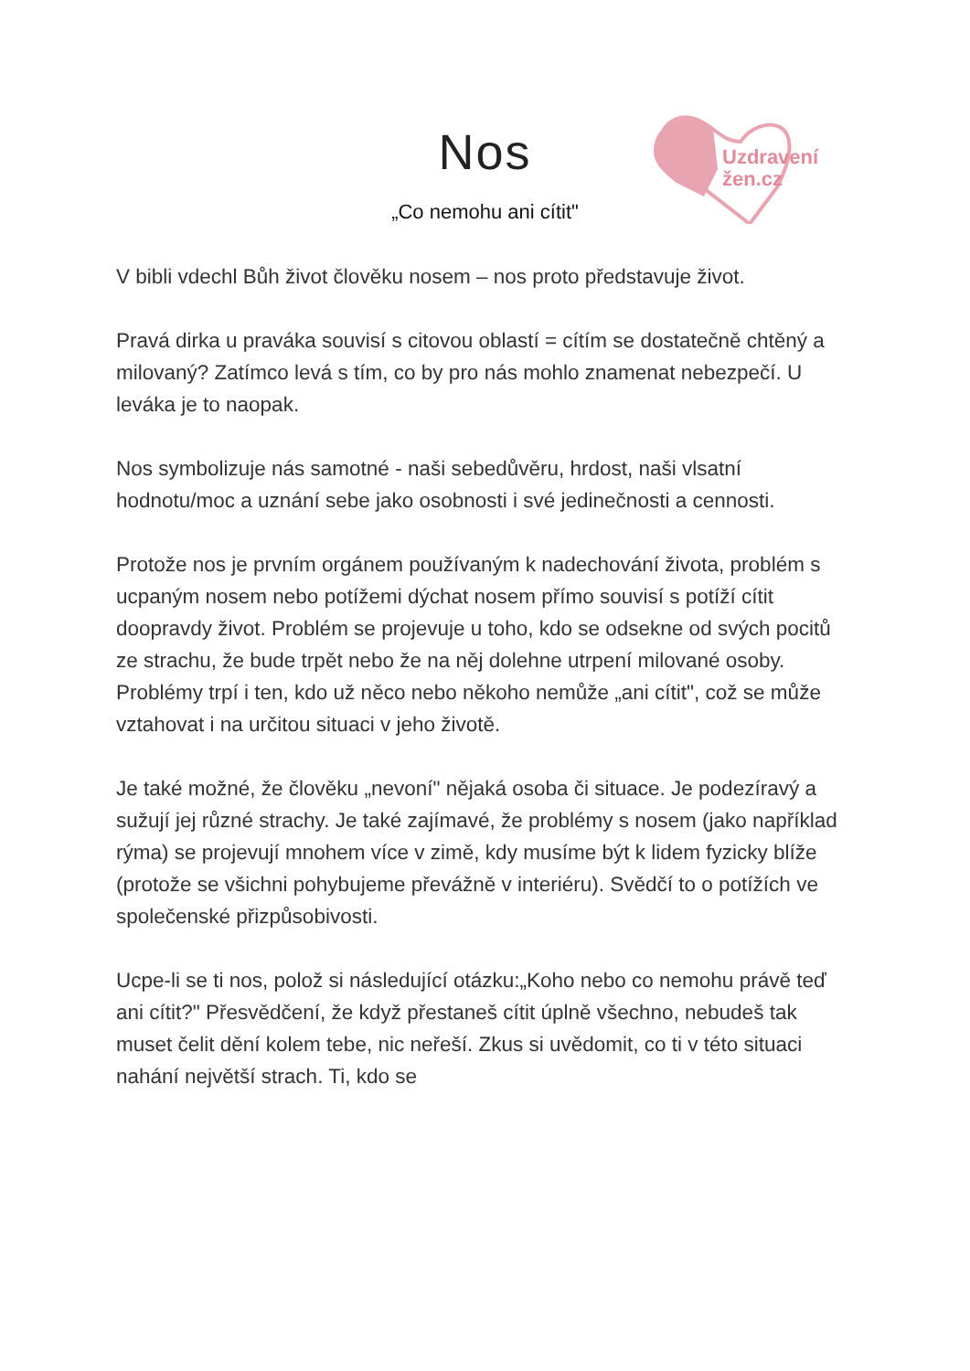Uzdravení
žen.cz
Nos
„Co nemohu ani cítit"
V bibli vdechl Bůh život člověku nosem – nos proto představuje život.
Pravá dirka u praváka souvisí s citovou oblastí = cítím se dostatečně chtěný a milovaný? Zatímco levá s tím, co by pro nás mohlo znamenat nebezpečí. U leváka je to naopak.
Nos symbolizuje nás samotné - naši sebedůvěru, hrdost, naši vlsatní hodnotu/moc a uznání sebe jako osobnosti i své jedinečnosti a cennosti.
Protože nos je prvním orgánem používaným k nadechování života, problém s ucpaným nosem nebo potížemi dýchat nosem přímo souvisí s potíží cítit doopravdy život. Problém se projevuje u toho, kdo se odsekne od svých pocitů ze strachu, že bude trpět nebo že na něj dolehne utrpení milované osoby. Problémy trpí i ten, kdo už něco nebo někoho nemůže „ani cítit", což se může vztahovat i na určitou situaci v jeho životě.
Je také možné, že člověku „nevoní" nějaká osoba či situace. Je podezíravý a sužují jej různé strachy. Je také zajímavé, že problémy s nosem (jako například rýma) se projevují mnohem více v zimě, kdy musíme být k lidem fyzicky blíže (protože se všichni pohybujeme převážně v interiéru). Svědčí to o potížích ve společenské přizpůsobivosti.
Ucpe-li se ti nos, polož si následující otázku:„Koho nebo co nemohu právě teď ani cítit?" Přesvědčení, že když přestaneš cítit úplně všechno, nebudeš tak muset čelit dění kolem tebe, nic neřeší. Zkus si uvědomit, co ti v této situaci nahání největší strach. Ti, kdo se